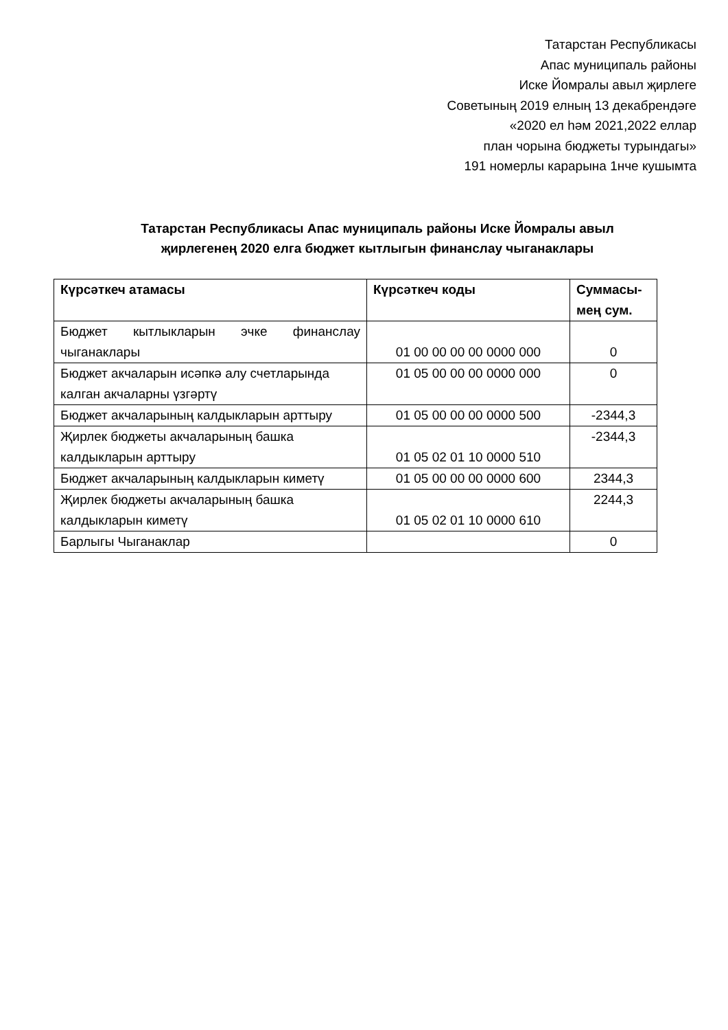Татарстан Республикасы
Апас муниципаль районы
Иске Йомралы авыл җирлеге
Советының 2019 елның 13 декабрендәге
«2020 ел һәм 2021,2022 еллар
план чорына бюджеты турындагы»
191 номерлы карарына 1нче кушымта
Татарстан Республикасы Апас муниципаль районы Иске Йомралы авыл җирлегенең 2020 елга бюджет кытлыгын финанслау чыганаклары
| Күрсәткеч атамасы | Күрсәткеч коды | Суммасы-мең сум. |
| --- | --- | --- |
| Бюджет кытлыкларын эчке финанслау чыганаклары | 01 00 00 00 00 0000 000 | 0 |
| Бюджет акчаларын исәпкә алу счетларында калган акчаларны үзгәртү | 01 05 00 00 00 0000 000 | 0 |
| Бюджет акчаларының калдыкларын арттыру | 01 05 00 00 00 0000 500 | -2344,3 |
| Җирлек бюджеты акчаларының башка калдыкларын арттыру | 01 05 02 01 10 0000 510 | -2344,3 |
| Бюджет акчаларының калдыкларын киметү | 01 05 00 00 00 0000 600 | 2344,3 |
| Җирлек бюджеты акчаларының башка калдыкларын киметү | 01 05 02 01 10 0000 610 | 2244,3 |
| Барлыгы Чыганаклар | | 0 |